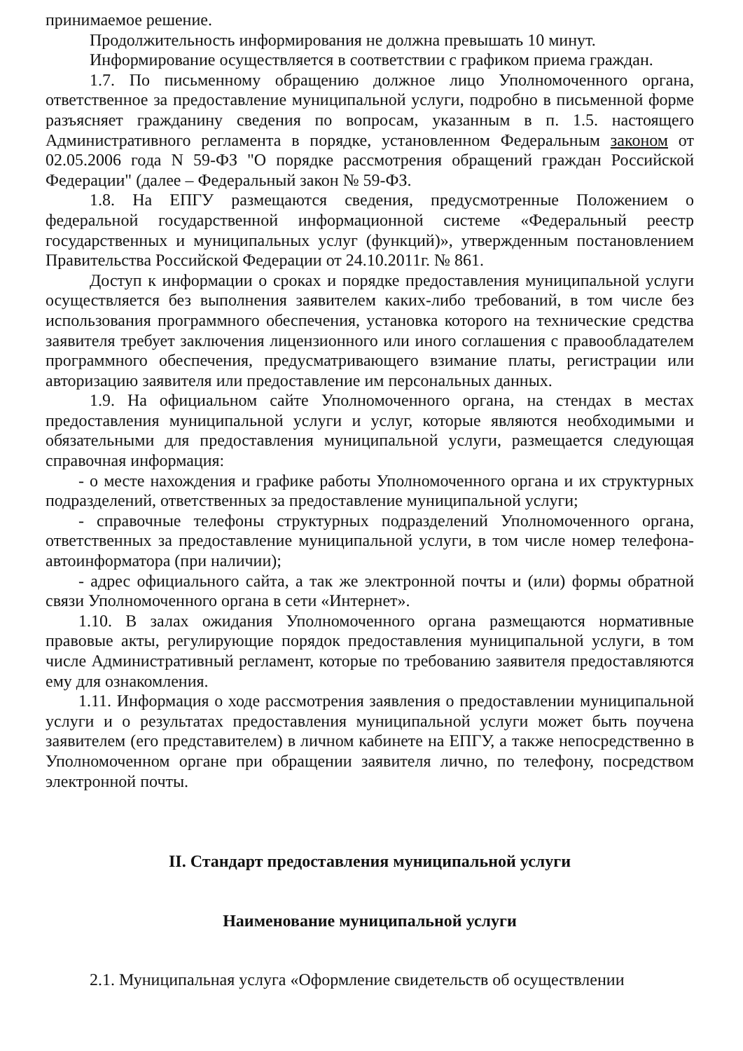принимаемое решение.
Продолжительность информирования не должна превышать 10 минут.
Информирование осуществляется в соответствии с графиком приема граждан.
1.7. По письменному обращению должное лицо Уполномоченного органа, ответственное за предоставление муниципальной услуги, подробно в письменной форме разъясняет гражданину сведения по вопросам, указанным в п. 1.5. настоящего Административного регламента в порядке, установленном Федеральным законом от 02.05.2006 года N 59-ФЗ "О порядке рассмотрения обращений граждан Российской Федерации" (далее – Федеральный закон № 59-ФЗ.
1.8. На ЕПГУ размещаются сведения, предусмотренные Положением о федеральной государственной информационной системе «Федеральный реестр государственных и муниципальных услуг (функций)», утвержденным постановлением Правительства Российской Федерации от 24.10.2011г. № 861.
Доступ к информации о сроках и порядке предоставления муниципальной услуги осуществляется без выполнения заявителем каких-либо требований, в том числе без использования программного обеспечения, установка которого на технические средства заявителя требует заключения лицензионного или иного соглашения с правообладателем программного обеспечения, предусматривающего взимание платы, регистрации или авторизацию заявителя или предоставление им персональных данных.
1.9. На официальном сайте Уполномоченного органа, на стендах в местах предоставления муниципальной услуги и услуг, которые являются необходимыми и обязательными для предоставления муниципальной услуги, размещается следующая справочная информация:
- о месте нахождения и графике работы Уполномоченного органа и их структурных подразделений, ответственных за предоставление муниципальной услуги;
- справочные телефоны структурных подразделений Уполномоченного органа, ответственных за предоставление муниципальной услуги, в том числе номер телефона-автоинформатора (при наличии);
- адрес официального сайта, а так же электронной почты и (или) формы обратной связи Уполномоченного органа в сети «Интернет».
1.10. В залах ожидания Уполномоченного органа размещаются нормативные правовые акты, регулирующие порядок предоставления муниципальной услуги, в том числе Административный регламент, которые по требованию заявителя предоставляются ему для ознакомления.
1.11. Информация о ходе рассмотрения заявления о предоставлении муниципальной услуги и о результатах предоставления муниципальной услуги может быть поучена заявителем (его представителем) в личном кабинете на ЕПГУ, а также непосредственно в Уполномоченном органе при обращении заявителя лично, по телефону, посредством электронной почты.
II. Стандарт предоставления муниципальной услуги
Наименование муниципальной услуги
2.1. Муниципальная услуга «Оформление свидетельств об осуществлении